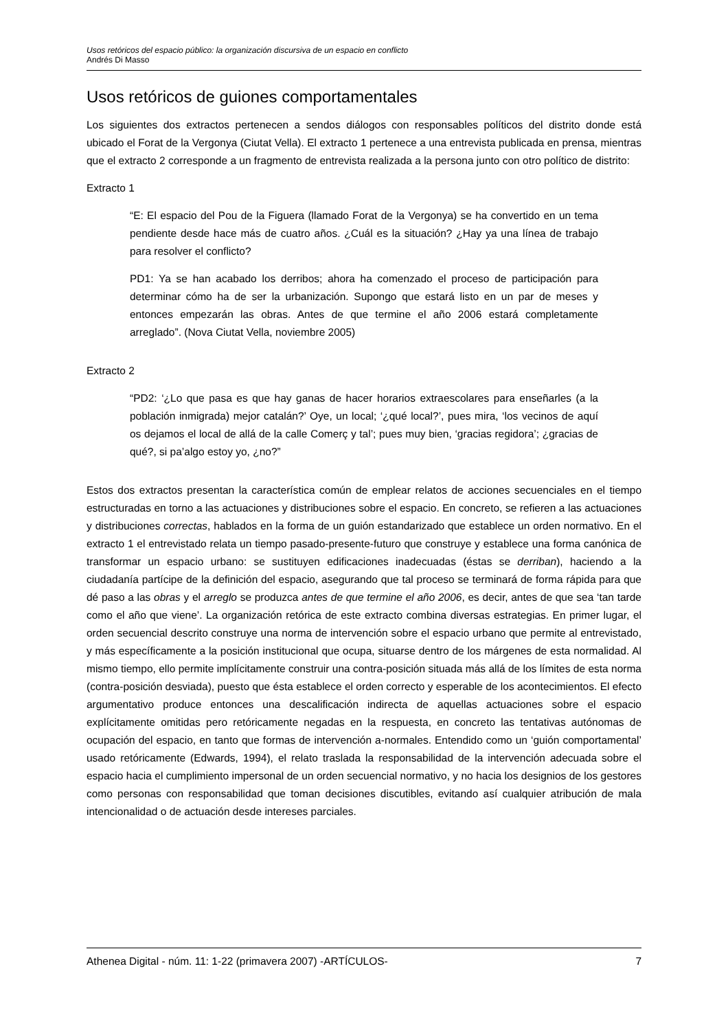Usos retóricos del espacio público: la organización discursiva de un espacio en conflicto
Andrés Di Masso
Usos retóricos de guiones comportamentales
Los siguientes dos extractos pertenecen a sendos diálogos con responsables políticos del distrito donde está ubicado el Forat de la Vergonya (Ciutat Vella). El extracto 1 pertenece a una entrevista publicada en prensa, mientras que el extracto 2 corresponde a un fragmento de entrevista realizada a la persona junto con otro político de distrito:
Extracto 1
“E: El espacio del Pou de la Figuera (llamado Forat de la Vergonya) se ha convertido en un tema pendiente desde hace más de cuatro años. ¿Cuál es la situación? ¿Hay ya una línea de trabajo para resolver el conflicto?
PD1: Ya se han acabado los derribos; ahora ha comenzado el proceso de participación para determinar cómo ha de ser la urbanización. Supongo que estará listo en un par de meses y entonces empezarán las obras. Antes de que termine el año 2006 estará completamente arreglado”. (Nova Ciutat Vella, noviembre 2005)
Extracto 2
“PD2: ‘¿Lo que pasa es que hay ganas de hacer horarios extraescolares para enseñarles (a la población inmigrada) mejor catalán?’ Oye, un local; ‘¿qué local?’, pues mira, ‘los vecinos de aquí os dejamos el local de allá de la calle Comerç y tal’; pues muy bien, ‘gracias regidora’; ¿gracias de qué?, si pa’algo estoy yo, ¿no?”
Estos dos extractos presentan la característica común de emplear relatos de acciones secuenciales en el tiempo estructuradas en torno a las actuaciones y distribuciones sobre el espacio. En concreto, se refieren a las actuaciones y distribuciones correctas, hablados en la forma de un guión estandarizado que establece un orden normativo. En el extracto 1 el entrevistado relata un tiempo pasado-presente-futuro que construye y establece una forma canónica de transformar un espacio urbano: se sustituyen edificaciones inadecuadas (éstas se derriban), haciendo a la ciudadanía partícipe de la definición del espacio, asegurando que tal proceso se terminará de forma rápida para que dé paso a las obras y el arreglo se produzca antes de que termine el año 2006, es decir, antes de que sea ‘tan tarde como el año que viene’. La organización retórica de este extracto combina diversas estrategias. En primer lugar, el orden secuencial descrito construye una norma de intervención sobre el espacio urbano que permite al entrevistado, y más específicamente a la posición institucional que ocupa, situarse dentro de los márgenes de esta normalidad. Al mismo tiempo, ello permite implícitamente construir una contra-posición situada más allá de los límites de esta norma (contra-posición desviada), puesto que ésta establece el orden correcto y esperable de los acontecimientos. El efecto argumentativo produce entonces una descalificación indirecta de aquellas actuaciones sobre el espacio explícitamente omitidas pero retóricamente negadas en la respuesta, en concreto las tentativas autónomas de ocupación del espacio, en tanto que formas de intervención a-normales. Entendido como un ‘guión comportamental’ usado retóricamente (Edwards, 1994), el relato traslada la responsabilidad de la intervención adecuada sobre el espacio hacia el cumplimiento impersonal de un orden secuencial normativo, y no hacia los designios de los gestores como personas con responsabilidad que toman decisiones discutibles, evitando así cualquier atribución de mala intencionalidad o de actuación desde intereses parciales.
Athenea Digital - núm. 11: 1-22 (primavera 2007) -ARTÍCULOS- 7